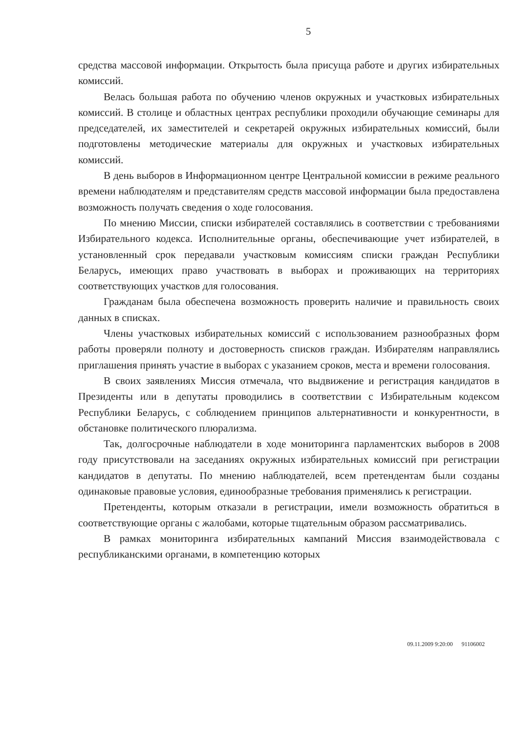5
средства массовой информации. Открытость была присуща работе и других избирательных комиссий.
Велась большая работа по обучению членов окружных и участковых избирательных комиссий. В столице и областных центрах республики проходили обучающие семинары для председателей, их заместителей и секретарей окружных избирательных комиссий, были подготовлены методические материалы для окружных и участковых избирательных комиссий.
В день выборов в Информационном центре Центральной комиссии в режиме реального времени наблюдателям и представителям средств массовой информации была предоставлена возможность получать сведения о ходе голосования.
По мнению Миссии, списки избирателей составлялись в соответствии с требованиями Избирательного кодекса. Исполнительные органы, обеспечивающие учет избирателей, в установленный срок передавали участковым комиссиям списки граждан Республики Беларусь, имеющих право участвовать в выборах и проживающих на территориях соответствующих участков для голосования.
Гражданам была обеспечена возможность проверить наличие и правильность своих данных в списках.
Члены участковых избирательных комиссий с использованием разнообразных форм работы проверяли полноту и достоверность списков граждан. Избирателям направлялись приглашения принять участие в выборах с указанием сроков, места и времени голосования.
В своих заявлениях Миссия отмечала, что выдвижение и регистрация кандидатов в Президенты или в депутаты проводились в соответствии с Избирательным кодексом Республики Беларусь, с соблюдением принципов альтернативности и конкурентности, в обстановке политического плюрализма.
Так, долгосрочные наблюдатели в ходе мониторинга парламентских выборов в 2008 году присутствовали на заседаниях окружных избирательных комиссий при регистрации кандидатов в депутаты. По мнению наблюдателей, всем претендентам были созданы одинаковые правовые условия, единообразные требования применялись к регистрации.
Претенденты, которым отказали в регистрации, имели возможность обратиться в соответствующие органы с жалобами, которые тщательным образом рассматривались.
В рамках мониторинга избирательных кампаний Миссия взаимодействовала с республиканскими органами, в компетенцию которых
09.11.2009 9:20:00 91106002